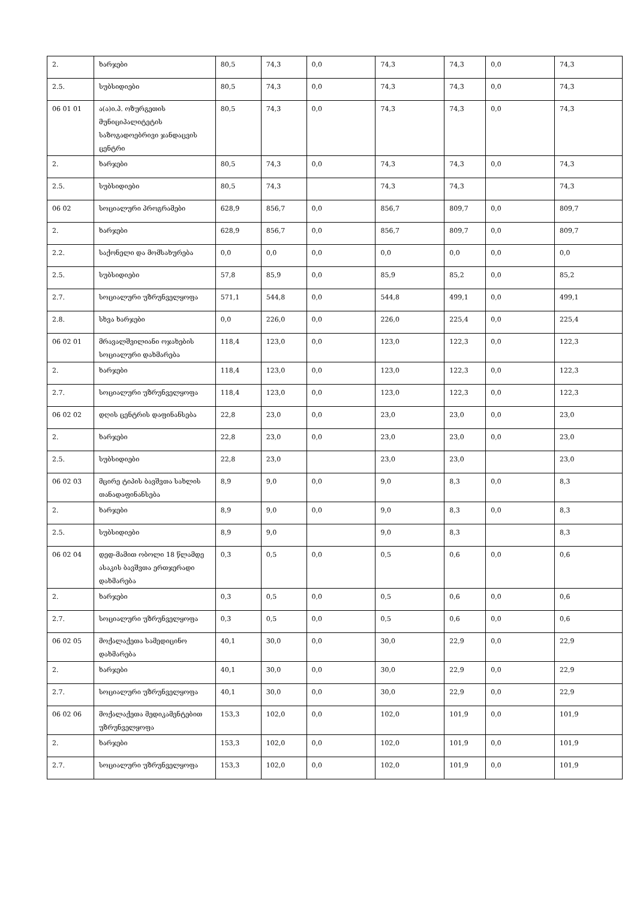| 2. | ხარჯები | 80,5 | 74,3 | 0,0 | 74,3 | 74,3 | 0,0 | 74,3 |
| 2.5. | სუბსიდიები | 80,5 | 74,3 | 0,0 | 74,3 | 74,3 | 0,0 | 74,3 |
| 06 01 01 | ა(ა)ი.პ. ოზურგეთის მუნიციპალიტეტის საზოგადოებრივი ჯანდაცვის ცენტრი | 80,5 | 74,3 | 0,0 | 74,3 | 74,3 | 0,0 | 74,3 |
| 2. | ხარჯები | 80,5 | 74,3 | 0,0 | 74,3 | 74,3 | 0,0 | 74,3 |
| 2.5. | სუბსიდიები | 80,5 | 74,3 | | 74,3 | 74,3 | | 74,3 |
| 06 02 | სოციალური პროგრამები | 628,9 | 856,7 | 0,0 | 856,7 | 809,7 | 0,0 | 809,7 |
| 2. | ხარჯები | 628,9 | 856,7 | 0,0 | 856,7 | 809,7 | 0,0 | 809,7 |
| 2.2. | საქონელი და მომსახურება | 0,0 | 0,0 | 0,0 | 0,0 | 0,0 | 0,0 | 0,0 |
| 2.5. | სუბსიდიები | 57,8 | 85,9 | 0,0 | 85,9 | 85,2 | 0,0 | 85,2 |
| 2.7. | სოციალური უზრუნველყოფა | 571,1 | 544,8 | 0,0 | 544,8 | 499,1 | 0,0 | 499,1 |
| 2.8. | სხვა ხარჯები | 0,0 | 226,0 | 0,0 | 226,0 | 225,4 | 0,0 | 225,4 |
| 06 02 01 | მრავალშვილიანი ოჯახების სოციალური დახმარება | 118,4 | 123,0 | 0,0 | 123,0 | 122,3 | 0,0 | 122,3 |
| 2. | ხარჯები | 118,4 | 123,0 | 0,0 | 123,0 | 122,3 | 0,0 | 122,3 |
| 2.7. | სოციალური უზრუნველყოფა | 118,4 | 123,0 | 0,0 | 123,0 | 122,3 | 0,0 | 122,3 |
| 06 02 02 | დღის ცენტრის დაფინანსება | 22,8 | 23,0 | 0,0 | 23,0 | 23,0 | 0,0 | 23,0 |
| 2. | ხარჯები | 22,8 | 23,0 | 0,0 | 23,0 | 23,0 | 0,0 | 23,0 |
| 2.5. | სუბსიდიები | 22,8 | 23,0 | | 23,0 | 23,0 | | 23,0 |
| 06 02 03 | მცირე ტიპის ბავშვთა სახლის თანადაფინანსება | 8,9 | 9,0 | 0,0 | 9,0 | 8,3 | 0,0 | 8,3 |
| 2. | ხარჯები | 8,9 | 9,0 | 0,0 | 9,0 | 8,3 | 0,0 | 8,3 |
| 2.5. | სუბსიდიები | 8,9 | 9,0 | | 9,0 | 8,3 | | 8,3 |
| 06 02 04 | დედ-მამით ობოლი 18 წლამდე ასაკის ბავშვთა ერთჯერადი დახმარება | 0,3 | 0,5 | 0,0 | 0,5 | 0,6 | 0,0 | 0,6 |
| 2. | ხარჯები | 0,3 | 0,5 | 0,0 | 0,5 | 0,6 | 0,0 | 0,6 |
| 2.7. | სოციალური უზრუნველყოფა | 0,3 | 0,5 | 0,0 | 0,5 | 0,6 | 0,0 | 0,6 |
| 06 02 05 | მოქალაქეთა სამედიცინო დახმარება | 40,1 | 30,0 | 0,0 | 30,0 | 22,9 | 0,0 | 22,9 |
| 2. | ხარჯები | 40,1 | 30,0 | 0,0 | 30,0 | 22,9 | 0,0 | 22,9 |
| 2.7. | სოციალური უზრუნველყოფა | 40,1 | 30,0 | 0,0 | 30,0 | 22,9 | 0,0 | 22,9 |
| 06 02 06 | მოქალაქეთა მედიკამენტებით უზრუნველყოფა | 153,3 | 102,0 | 0,0 | 102,0 | 101,9 | 0,0 | 101,9 |
| 2. | ხარჯები | 153,3 | 102,0 | 0,0 | 102,0 | 101,9 | 0,0 | 101,9 |
| 2.7. | სოციალური უზრუნველყოფა | 153,3 | 102,0 | 0,0 | 102,0 | 101,9 | 0,0 | 101,9 |